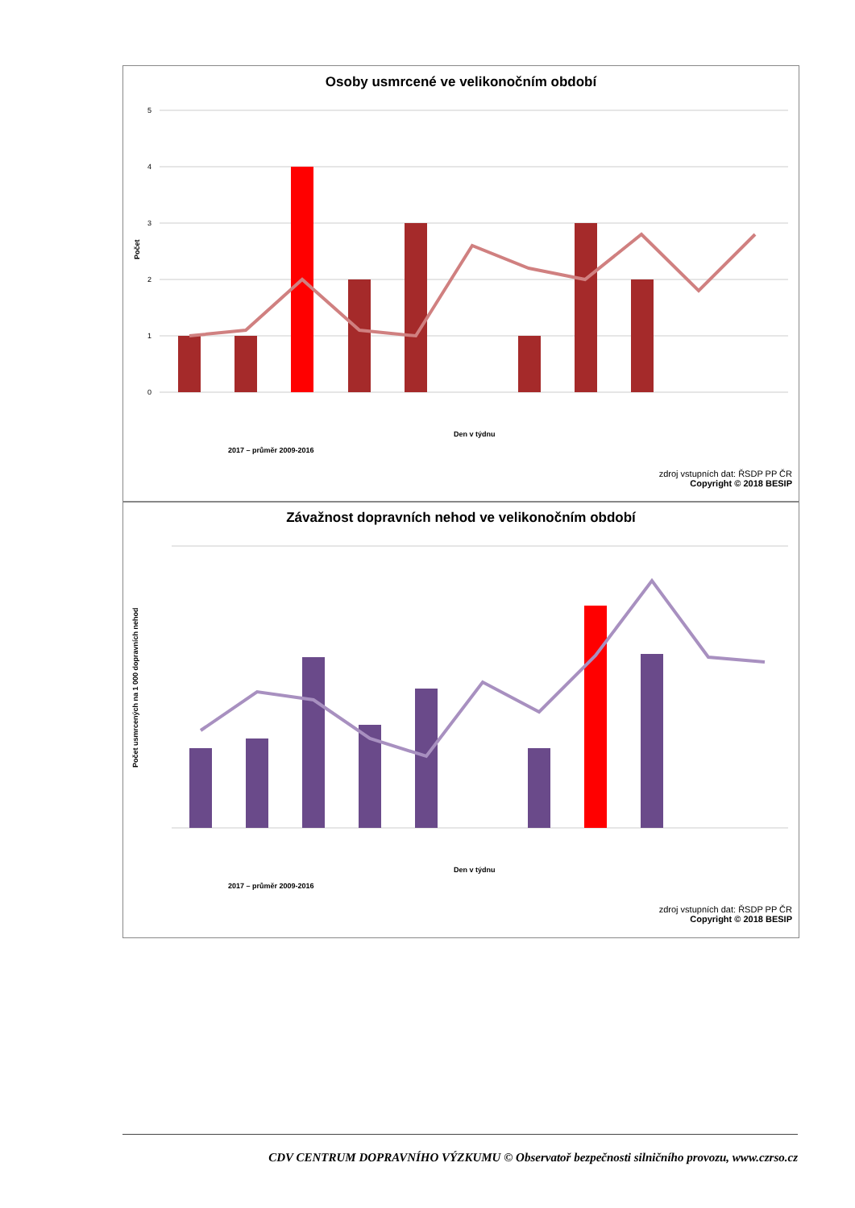Osoby usmrcené ve velikonočním období
5
4
3
2
1
0
Počet
2017 – průměr 2009-2016
Den v týdnu
zdroj vstupních dat: ŘSDP PP ČR
Copyright © 2018 BESIP
Závažnost dopravních nehod ve velikonočním období
Počet usmrcených na 1 000 dopravních nehod
Den v týdnu
2017 – průměr 2009-2016
zdroj vstupních dat: ŘSDP PP ČR
Copyright © 2018 BESIP
CDV CENTRUM DOPRAVNÍHO VÝZKUMU © Observatoř bezpečnosti silničního provozu, www.czrso.cz